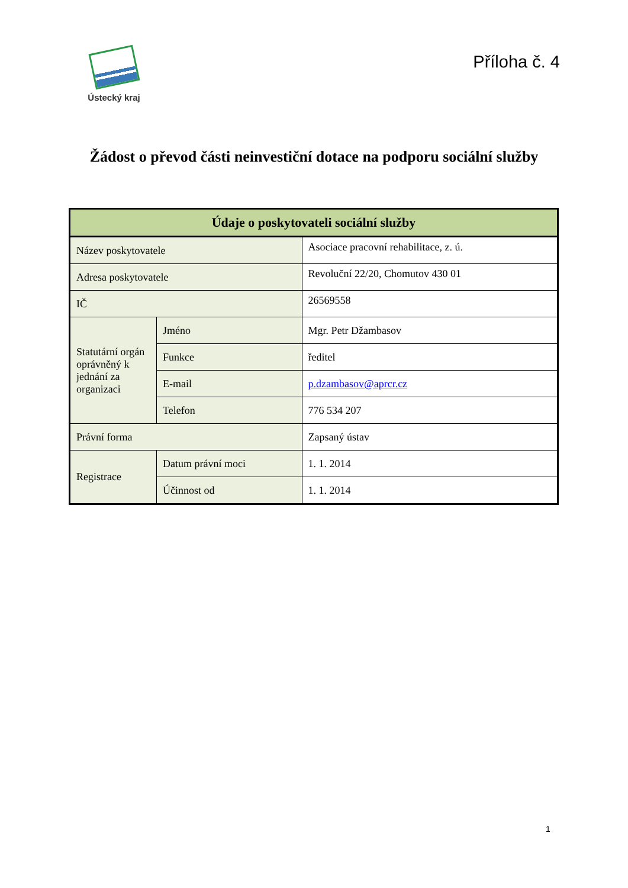Ústecký kraj
Příloha č. 4
Žádost o převod části neinvestiční dotace na podporu sociální služby
| Údaje o poskytovateli sociální služby | | |
| --- | --- | --- |
| Název poskytovatele | | Asociace pracovní rehabilitace, z. ú. |
| Adresa poskytovatele | | Revoluční 22/20, Chomutov 430 01 |
| IČ | | 26569558 |
| Statutární orgán oprávněný k jednání za organizaci | Jméno | Mgr. Petr Džambasov |
| | Funkce | ředitel |
| | E-mail | p.dzambasov@aprcr.cz |
| | Telefon | 776 534 207 |
| Právní forma | | Zapsaný ústav |
| Registrace | Datum právní moci | 1. 1. 2014 |
| | Účinnost od | 1. 1. 2014 |
1